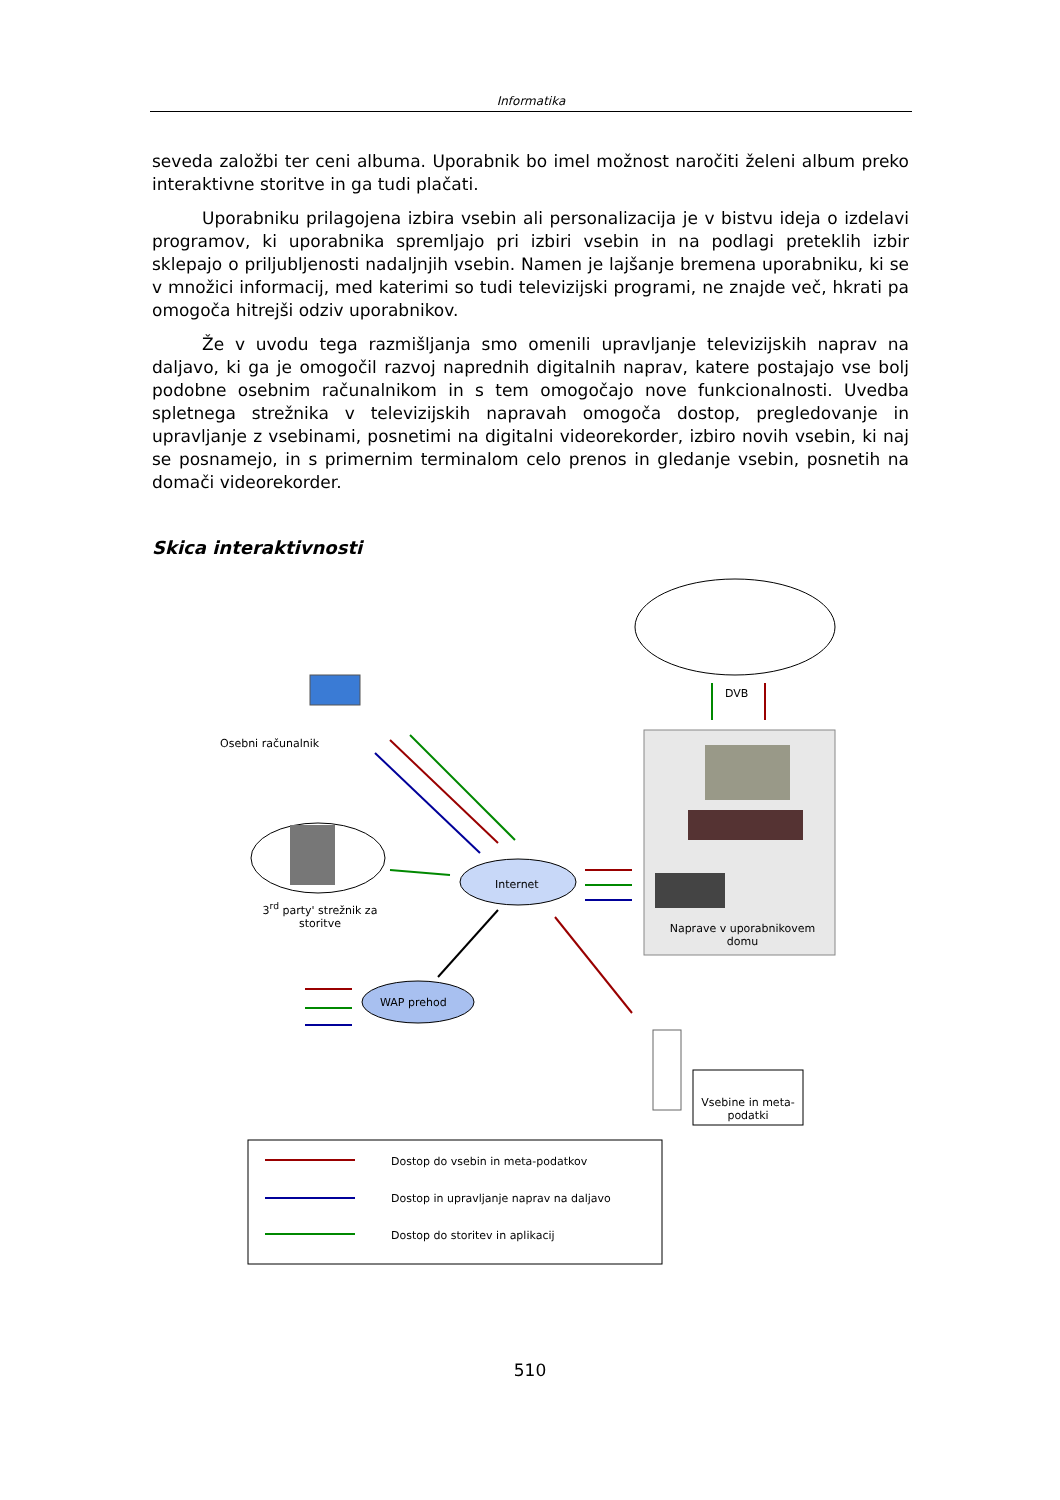Informatika
seveda založbi ter ceni albuma. Uporabnik bo imel možnost naročiti želeni album preko interaktivne storitve in ga tudi plačati.
Uporabniku prilagojena izbira vsebin ali personalizacija je v bistvu ideja o izdelavi programov, ki uporabnika spremljajo pri izbiri vsebin in na podlagi preteklih izbir sklepajo o priljubljenosti nadaljnjih vsebin. Namen je lajšanje bremena uporabniku, ki se v množici informacij, med katerimi so tudi televizijski programi, ne znajde več, hkrati pa omogoča hitrejši odziv uporabnikov.
Že v uvodu tega razmišljanja smo omenili upravljanje televizijskih naprav na daljavo, ki ga je omogočil razvoj naprednih digitalnih naprav, katere postajajo vse bolj podobne osebnim računalnikom in s tem omogočajo nove funkcionalnosti. Uvedba spletnega strežnika v televizijskih napravah omogoča dostop, pregledovanje in upravljanje z vsebinami, posnetimi na digitalni videorekorder, izbiro novih vsebin, ki naj se posnamejo, in s primernim terminalom celo prenos in gledanje vsebin, posnetih na domači videorekorder.
Skica interaktivnosti
DVB
Osebni računalnik
3<sup>rd</sup> party' strežnik za storitve
Internet
WAP prehod
Naprave v uporabnikovem domu
Vsebine in meta-podatki
Dostop do vsebin in meta-podatkov
Dostop in upravljanje naprav na daljavo
Dostop do storitev in aplikacij
510